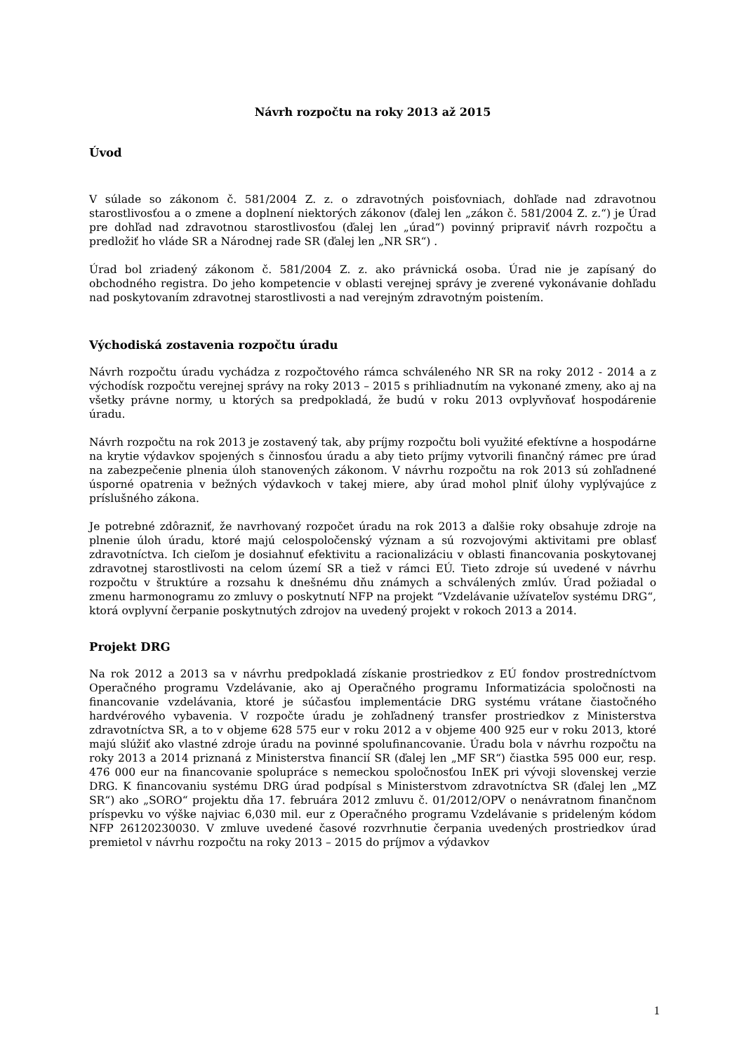Návrh rozpočtu na roky 2013 až 2015
Úvod
V súlade so zákonom č. 581/2004 Z. z. o zdravotných poisťovniach, dohľade nad zdravotnou starostlivosťou a o zmene a doplnení niektorých zákonov (ďalej len „zákon č. 581/2004 Z. z.“) je Úrad pre dohľad nad zdravotnou starostlivosťou (ďalej len „úrad“) povinný pripraviť návrh rozpočtu a predložiť ho vláde SR a Národnej rade SR (ďalej len „NR SR“) .
Úrad bol zriadený zákonom č. 581/2004 Z. z. ako právnická osoba. Úrad nie je zapísaný do obchodného registra. Do jeho kompetencie v oblasti verejnej správy je zverené vykonávanie dohľadu nad poskytovaním zdravotnej starostlivosti a nad verejným zdravotným poistením.
Východiská zostavenia rozpočtu úradu
Návrh rozpočtu úradu vychádza z rozpočtového rámca schváleného NR SR na roky 2012 - 2014 a z východísk rozpočtu verejnej správy na roky 2013 – 2015 s prihliadnutím na vykonané zmeny, ako aj na všetky právne normy, u ktorých sa predpokladá, že budú v roku 2013 ovplyvňovať hospodárenie úradu.
Návrh rozpočtu na rok 2013 je zostavený tak, aby príjmy rozpočtu boli využité efektívne a hospodárne na krytie výdavkov spojených s činnosťou úradu a aby tieto príjmy vytvorili finančný rámec pre úrad na zabezpečenie plnenia úloh stanovených zákonom. V návrhu rozpočtu na rok 2013 sú zohľadnené úsporné opatrenia v bežných výdavkoch v takej miere, aby úrad mohol plniť úlohy vyplývajúce z príslušného zákona.
Je potrebné zdôrazniť, že navrhovaný rozpočet úradu na rok 2013 a ďalšie roky obsahuje zdroje na plnenie úloh úradu, ktoré majú celospoločenský význam a sú rozvojovými aktivitami pre oblasť zdravotníctva. Ich cieľom je dosiahnuť efektivitu a racionalizáciu v oblasti financovania poskytovanej zdravotnej starostlivosti na celom území SR a tiež v rámci EÚ. Tieto zdroje sú uvedené v návrhu rozpočtu v štruktúre a rozsahu k dnešnému dňu známych a schválených zmlúv. Úrad požiadal o zmenu harmonogramu zo zmluvy o poskytnutí NFP na projekt “Vzdelávanie užívateľov systému DRG“, ktorá ovplyvní čerpanie poskytnutých zdrojov na uvedený projekt v rokoch 2013 a 2014.
Projekt DRG
Na rok 2012 a 2013 sa v návrhu predpokladá získanie prostriedkov z EÚ fondov prostredníctvom Operačného programu Vzdelávanie, ako aj Operačného programu Informatizácia spoločnosti na financovanie vzdelávania, ktoré je súčasťou implementácie DRG systému vrátane čiastočného hardvérového vybavenia. V rozpočte úradu je zohľadnený transfer prostriedkov z Ministerstva zdravotníctva SR, a to v objeme 628 575 eur v roku 2012 a v objeme 400 925 eur v roku 2013, ktoré majú slúžiť ako vlastné zdroje úradu na povinné spolufinancovanie. Úradu bola v návrhu rozpočtu na roky 2013 a 2014 priznaná z Ministerstva financií SR (ďalej len „MF SR“) čiastka 595 000 eur, resp. 476 000 eur na financovanie spolupráce s nemeckou spoločnosťou InEK pri vývoji slovenskej verzie DRG. K financovaniu systému DRG úrad podpísal s Ministerstvom zdravotníctva SR (ďalej len „MZ SR“) ako „SORO“ projektu dňa 17. februára 2012 zmluvu č. 01/2012/OPV o nenávratnom finančnom príspevku vo výške najviac 6,030 mil. eur z Operačného programu Vzdelávanie s prideleným kódom NFP 26120230030. V zmluve uvedené časové rozvrhnutie čerpania uvedených prostriedkov úrad premietol v návrhu rozpočtu na roky 2013 – 2015 do príjmov a výdavkov
1